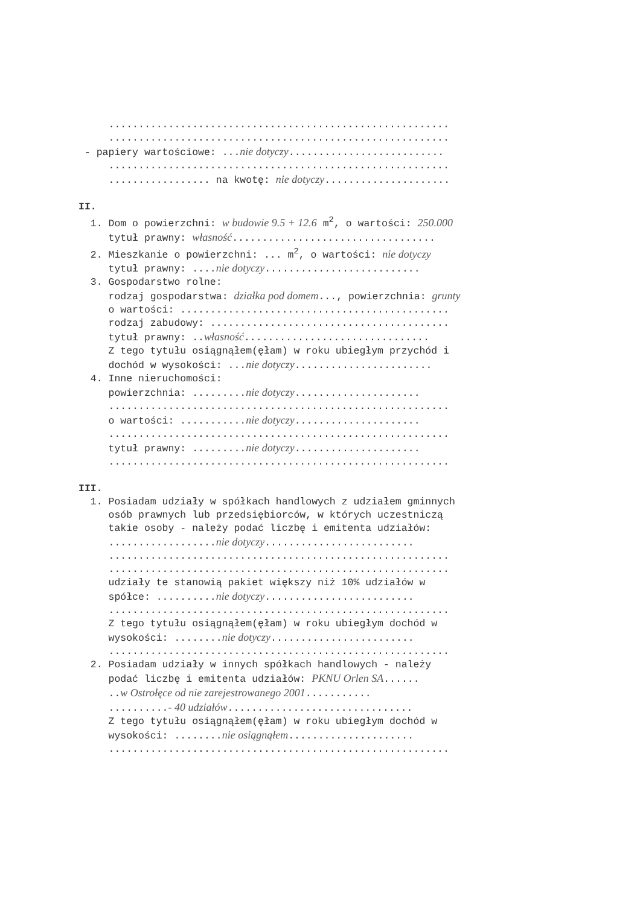......................................................... ......................................................... - papiery wartościowe: ...nie dotyczy.......................... ......................................................... ................. na kwotę: nie dotyczy..................... II. 1. Dom o powierzchni: w budowie 9.5 + 12.6 m<sup>2</sup>, o wartości: 250.000 tytuł prawny: własność.................................. 2. Mieszkanie o powierzchni: ... m<sup>2</sup>, o wartości: nie dotyczy tytuł prawny: ....nie dotyczy.......................... 3. Gospodarstwo rolne: rodzaj gospodarstwa: działka pod domem..., powierzchnia: grunty o wartości: ............................................. rodzaj zabudowy: ........................................ tytuł prawny: ..własność............................... Z tego tytułu osiągnąłem(ęłam) w roku ubiegłym przychód i dochód w wysokości: ...nie dotyczy....................... 4. Inne nieruchomości: powierzchnia: .........nie dotyczy..................... ......................................................... o wartości: ...........nie dotyczy..................... ......................................................... tytuł prawny: .........nie dotyczy..................... ......................................................... III. 1. Posiadam udziały w spółkach handlowych z udziałem gminnych osób prawnych lub przedsiębiorców, w których uczestniczą takie osoby - należy podać liczbę i emitenta udziałów: ..................nie dotyczy......................... ......................................................... ......................................................... udziały te stanowią pakiet większy niż 10% udziałów w spółce: ..........nie dotyczy......................... ......................................................... Z tego tytułu osiągnąłem(ęłam) w roku ubiegłym dochód w wysokości: ........nie dotyczy........................ ......................................................... 2. Posiadam udziały w innych spółkach handlowych - należy podać liczbę i emitenta udziałów: PKNU Orlen SA...... ..w Ostrołęce od nie zarejestrowanego 2001........... ..........- 40 udziałów............................... Z tego tytułu osiągnąłem(ęłam) w roku ubiegłym dochód w wysokości: ........nie osiągnąłem..................... .........................................................